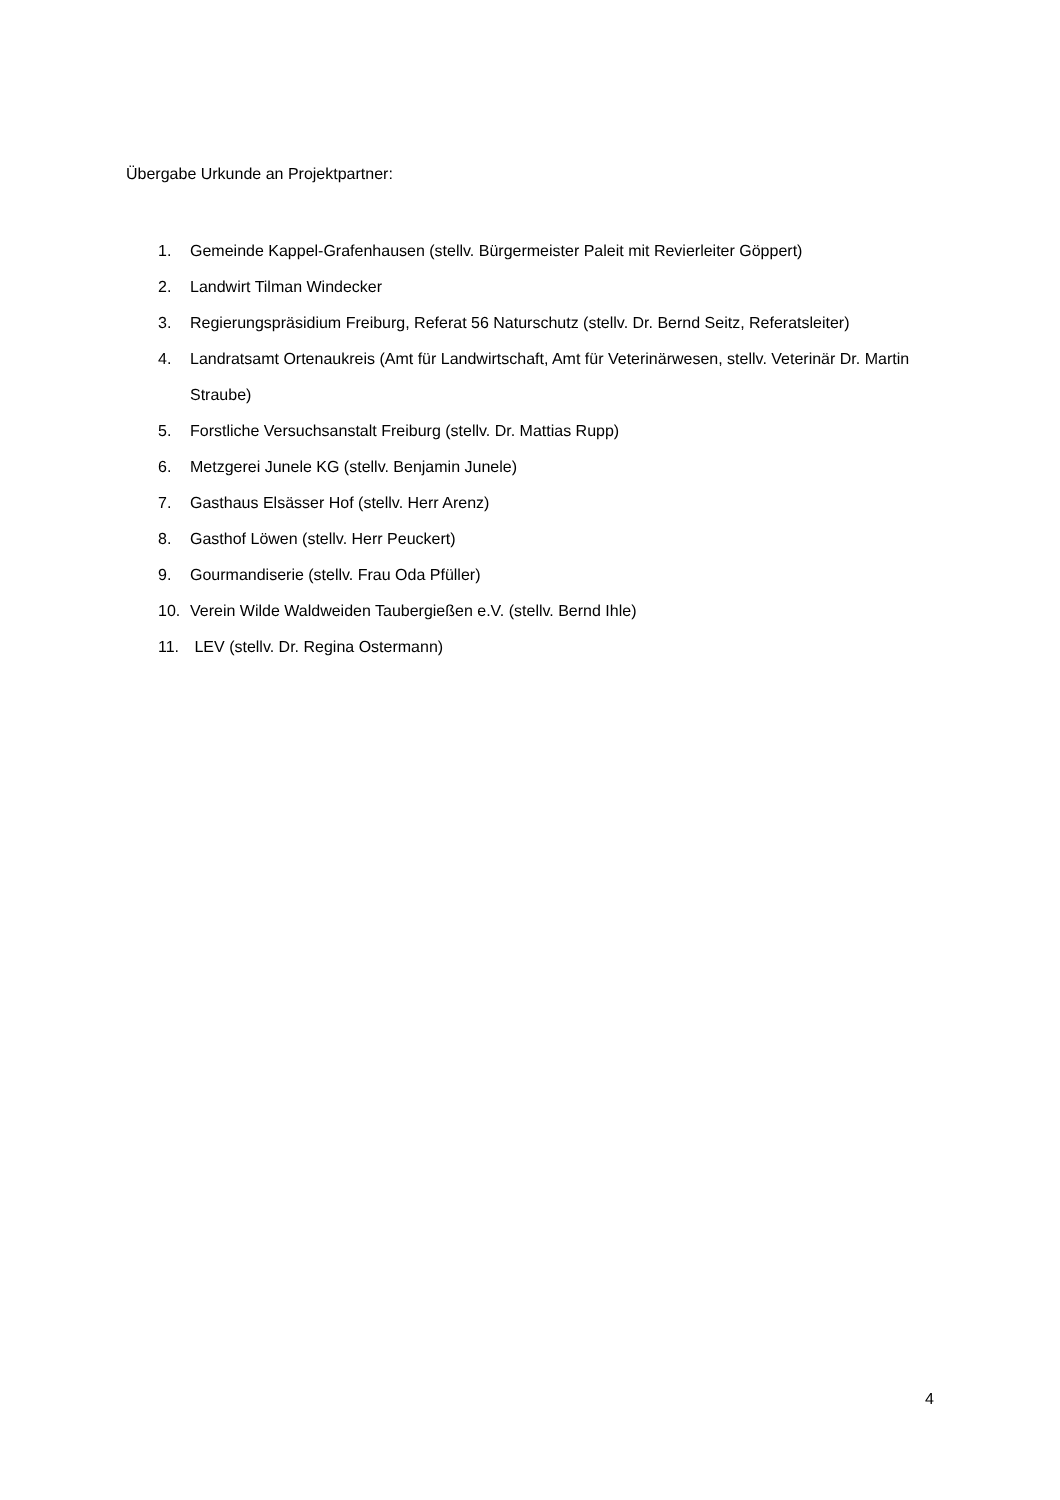Übergabe Urkunde an Projektpartner:
1. Gemeinde Kappel-Grafenhausen (stellv. Bürgermeister Paleit mit Revierleiter Göppert)
2. Landwirt Tilman Windecker
3. Regierungspräsidium Freiburg, Referat 56 Naturschutz (stellv. Dr. Bernd Seitz, Referatsleiter)
4. Landratsamt Ortenaukreis (Amt für Landwirtschaft, Amt für Veterinärwesen, stellv. Veterinär Dr. Martin Straube)
5. Forstliche Versuchsanstalt Freiburg (stellv. Dr. Mattias Rupp)
6. Metzgerei Junele KG (stellv. Benjamin Junele)
7. Gasthaus Elsässer Hof (stellv. Herr Arenz)
8. Gasthof Löwen (stellv. Herr Peuckert)
9. Gourmandiserie (stellv. Frau Oda Pfüller)
10. Verein Wilde Waldweiden Taubergießen e.V. (stellv. Bernd Ihle)
11. LEV (stellv. Dr. Regina Ostermann)
4